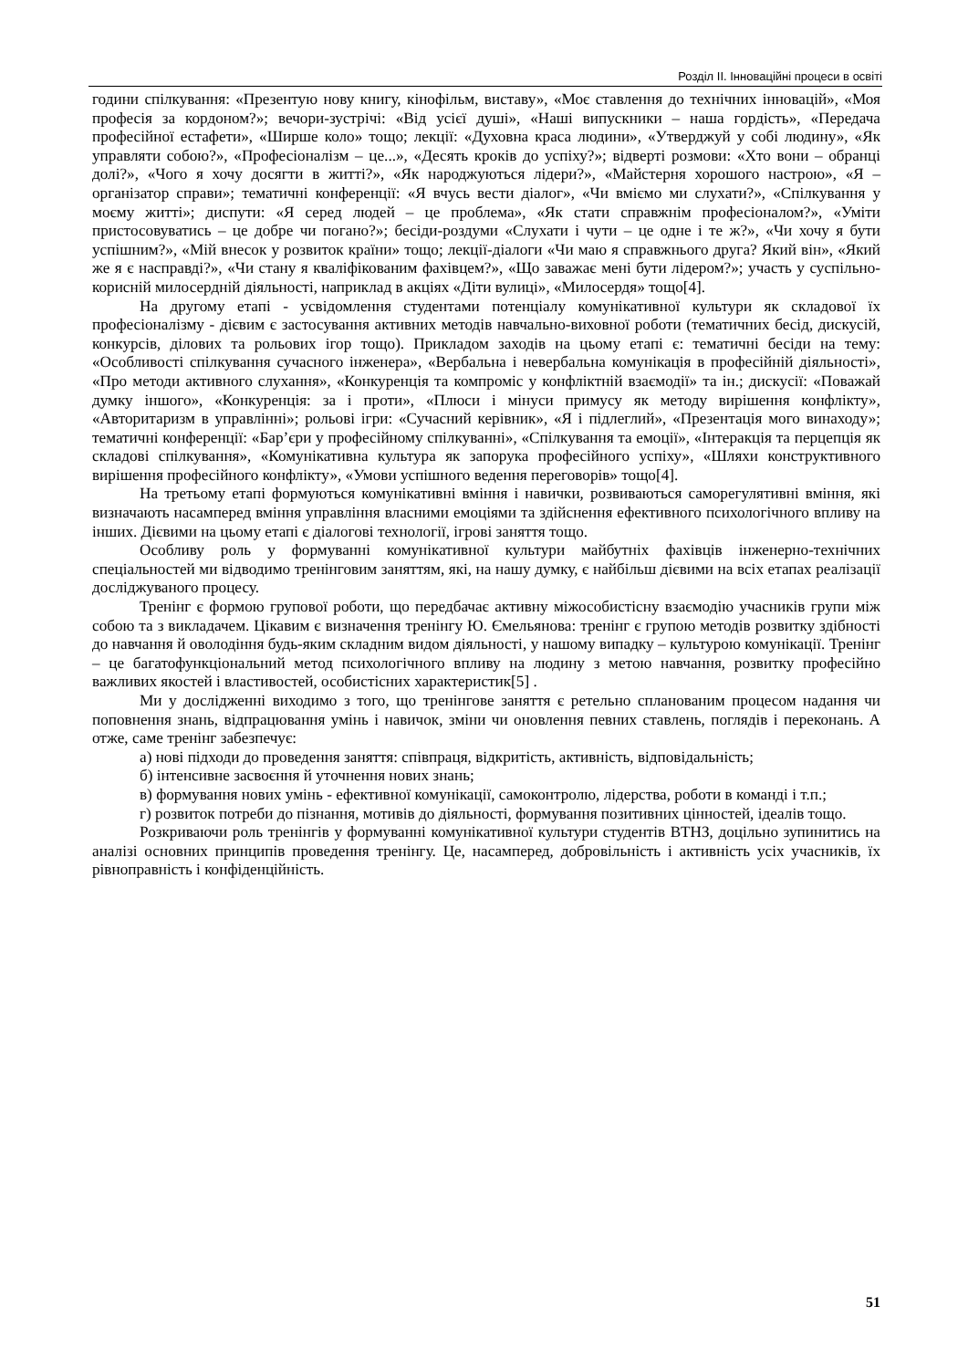Розділ ІІ. Інноваційні процеси в освіті
години спілкування: «Презентую нову книгу, кінофільм, виставу», «Моє ставлення до технічних інновацій», «Моя професія за кордоном?»; вечори-зустрічі: «Від усієї душі», «Наші випускники – наша гордість», «Передача професійної естафети», «Ширше коло» тощо; лекції: «Духовна краса людини», «Утверджуй у собі людину», «Як управляти собою?», «Професіоналізм – це...», «Десять кроків до успіху?»; відверті розмови: «Хто вони – обранці долі?», «Чого я хочу досягти в житті?», «Як народжуються лідери?», «Майстерня хорошого настрою», «Я – організатор справи»; тематичні конференції: «Я вчусь вести діалог», «Чи вміємо ми слухати?», «Спілкування у моєму житті»; диспути: «Я серед людей – це проблема», «Як стати справжнім професіоналом?», «Уміти пристосовуватись – це добре чи погано?»; бесіди-роздуми «Слухати і чути – це одне і те ж?», «Чи хочу я бути успішним?», «Мій внесок у розвиток країни» тощо; лекції-діалоги «Чи маю я справжнього друга? Який він», «Який же я є насправді?», «Чи стану я кваліфікованим фахівцем?», «Що заважає мені бути лідером?»; участь у суспільно-корисній милосердній діяльності, наприклад в акціях «Діти вулиці», «Милосердя» тощо[4].
На другому етапі - усвідомлення студентами потенціалу комунікативної культури як складової їх професіоналізму - дієвим є застосування активних методів навчально-виховної роботи (тематичних бесід, дискусій, конкурсів, ділових та рольових ігор тощо). Прикладом заходів на цьому етапі є: тематичні бесіди на тему: «Особливості спілкування сучасного інженера», «Вербальна і невербальна комунікація в професійній діяльності», «Про методи активного слухання», «Конкуренція та компроміс у конфліктній взаємодії» та ін.; дискусії: «Поважай думку іншого», «Конкуренція: за і проти», «Плюси і мінуси примусу як методу вирішення конфлікту», «Авторитаризм в управлінні»; рольові ігри: «Сучасний керівник», «Я і підлеглий», «Презентація мого винаходу»; тематичні конференції: «Бар’єри у професійному спілкуванні», «Спілкування та емоції», «Інтеракція та перцепція як складові спілкування», «Комунікативна культура як запорука професійного успіху», «Шляхи конструктивного вирішення професійного конфлікту», «Умови успішного ведення переговорів» тощо[4].
На третьому етапі формуються комунікативні вміння і навички, розвиваються саморегулятивні вміння, які визначають насамперед вміння управління власними емоціями та здійснення ефективного психологічного впливу на інших. Дієвими на цьому етапі є діалогові технології, ігрові заняття тощо.
Особливу роль у формуванні комунікативної культури майбутніх фахівців інженерно-технічних спеціальностей ми відводимо тренінговим заняттям, які, на нашу думку, є найбільш дієвими на всіх етапах реалізації досліджуваного процесу.
Тренінг є формою групової роботи, що передбачає активну міжособистісну взаємодію учасників групи між собою та з викладачем. Цікавим є визначення тренінгу Ю. Ємельянова: тренінг є групою методів розвитку здібності до навчання й оволодіння будь-яким складним видом діяльності, у нашому випадку – культурою комунікації. Тренінг – це багатофункціональний метод психологічного впливу на людину з метою навчання, розвитку професійно важливих якостей і властивостей, особистісних характеристик[5] .
Ми у дослідженні виходимо з того, що тренінгове заняття є ретельно спланованим процесом надання чи поповнення знань, відпрацювання умінь і навичок, зміни чи оновлення певних ставлень, поглядів і переконань. А отже, саме тренінг забезпечує:
а) нові підходи до проведення заняття: співпраця, відкритість, активність, відповідальність;
б) інтенсивне засвоєння й уточнення нових знань;
в) формування нових умінь - ефективної комунікації, самоконтролю, лідерства, роботи в команді і т.п.;
г) розвиток потреби до пізнання, мотивів до діяльності, формування позитивних цінностей, ідеалів тощо.
Розкриваючи роль тренінгів у формуванні комунікативної культури студентів ВТНЗ, доцільно зупинитись на аналізі основних принципів проведення тренінгу. Це, насамперед, добровільність і активність усіх учасників, їх рівноправність і конфіденційність.
51